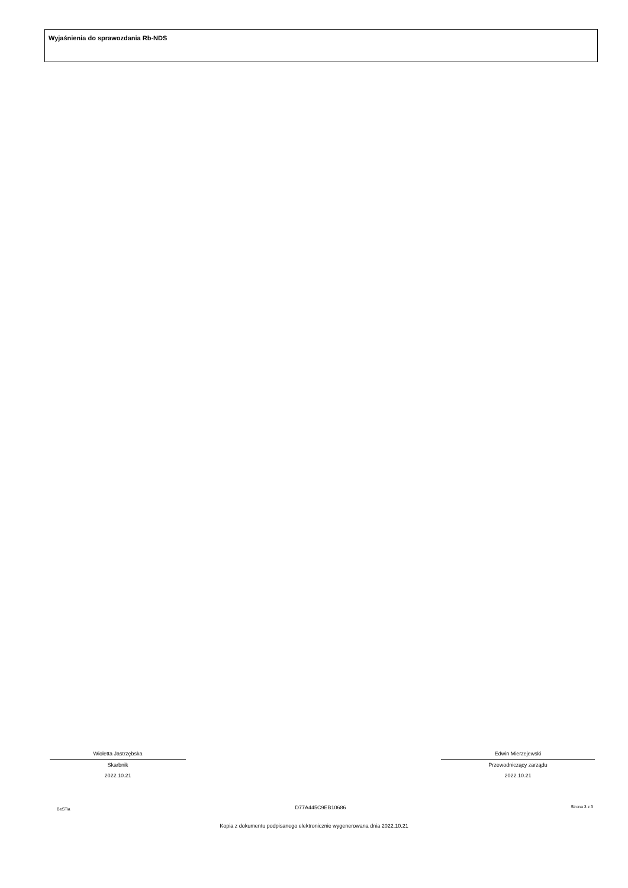Wyjaśnienia do sprawozdania Rb-NDS
Wioletta Jastrzębska
Skarbnik
2022.10.21
Edwin Mierzejewski
Przewodniczący zarządu
2022.10.21
BeSTia D77A445C9EB10686 Strona 3 z 3
Kopia z dokumentu podpisanego elektronicznie wygenerowana dnia 2022.10.21